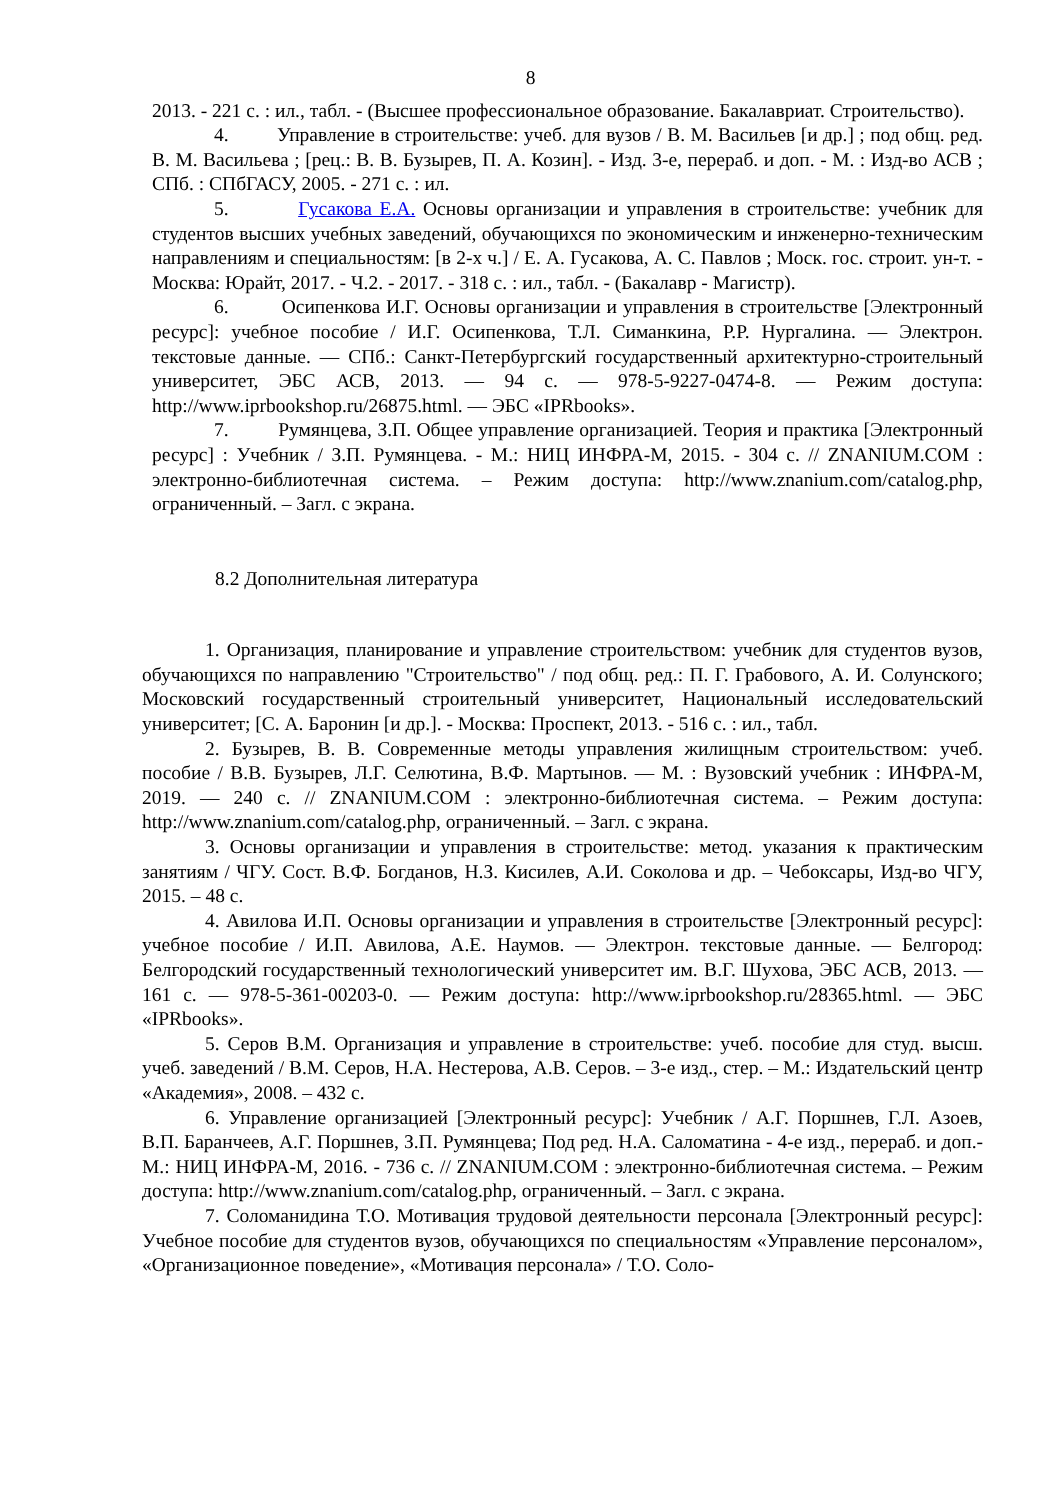8
2013. - 221 с. : ил., табл. - (Высшее профессиональное образование. Бакалавриат. Строительство).
4. Управление в строительстве: учеб. для вузов / В. М. Васильев [и др.] ; под общ. ред. В. М. Васильева ; [рец.: В. В. Бузырев, П. А. Козин]. - Изд. 3-е, перераб. и доп. - М. : Изд-во АСВ ; СПб. : СПбГАСУ, 2005. - 271 с. : ил.
5. Гусакова Е.А. Основы организации и управления в строительстве: учебник для студентов высших учебных заведений, обучающихся по экономическим и инженерно-техническим направлениям и специальностям: [в 2-х ч.] / Е. А. Гусакова, А. С. Павлов ; Моск. гос. строит. ун-т. - Москва: Юрайт, 2017. - Ч.2. - 2017. - 318 с. : ил., табл. - (Бакалавр - Магистр).
6. Осипенкова И.Г. Основы организации и управления в строительстве [Электронный ресурс]: учебное пособие / И.Г. Осипенкова, Т.Л. Симанкина, Р.Р. Нургалина. — Электрон. текстовые данные. — СПб.: Санкт-Петербургский государственный архитектурно-строительный университет, ЭБС АСВ, 2013. — 94 с. — 978-5-9227-0474-8. — Режим доступа: http://www.iprbookshop.ru/26875.html. — ЭБС «IPRbooks».
7. Румянцева, З.П. Общее управление организацией. Теория и практика [Электронный ресурс] : Учебник / З.П. Румянцева. - М.: НИЦ ИНФРА-М, 2015. - 304 с. // ZNANIUM.COM : электронно-библиотечная система. – Режим доступа: http://www.znanium.com/catalog.php, ограниченный. – Загл. с экрана.
8.2 Дополнительная литература
1. Организация, планирование и управление строительством: учебник для студентов вузов, обучающихся по направлению "Строительство" / под общ. ред.: П. Г. Грабового, А. И. Солунского; Московский государственный строительный университет, Национальный исследовательский университет; [С. А. Баронин [и др.]. - Москва: Проспект, 2013. - 516 с. : ил., табл.
2. Бузырев, В. В. Современные методы управления жилищным строительством: учеб. пособие / В.В. Бузырев, Л.Г. Селютина, В.Ф. Мартынов. — М. : Вузовский учебник : ИНФРА-М, 2019. — 240 с. // ZNANIUM.COM : электронно-библиотечная система. – Режим доступа: http://www.znanium.com/catalog.php, ограниченный. – Загл. с экрана.
3. Основы организации и управления в строительстве: метод. указания к практическим занятиям / ЧГУ. Сост. В.Ф. Богданов, Н.З. Кисилев, А.И. Соколова и др. – Чебоксары, Изд-во ЧГУ, 2015. – 48 с.
4. Авилова И.П. Основы организации и управления в строительстве [Электронный ресурс]: учебное пособие / И.П. Авилова, А.Е. Наумов. — Электрон. текстовые данные. — Белгород: Белгородский государственный технологический университет им. В.Г. Шухова, ЭБС АСВ, 2013. — 161 с. — 978-5-361-00203-0. — Режим доступа: http://www.iprbookshop.ru/28365.html. — ЭБС «IPRbooks».
5. Серов В.М. Организация и управление в строительстве: учеб. пособие для студ. высш. учеб. заведений / В.М. Серов, Н.А. Нестерова, А.В. Серов. – 3-е изд., стер. – М.: Издательский центр «Академия», 2008. – 432 с.
6. Управление организацией [Электронный ресурс]: Учебник / А.Г. Поршнев, Г.Л. Азоев, В.П. Баранчеев, А.Г. Поршнев, З.П. Румянцева; Под ред. Н.А. Саломатина - 4-е изд., перераб. и доп.-М.: НИЦ ИНФРА-М, 2016. - 736 с. // ZNANIUM.COM : электронно-библиотечная система. – Режим доступа: http://www.znanium.com/catalog.php, ограниченный. – Загл. с экрана.
7. Соломанидина Т.О. Мотивация трудовой деятельности персонала [Электронный ресурс]: Учебное пособие для студентов вузов, обучающихся по специальностям «Управление персоналом», «Организационное поведение», «Мотивация персонала» / Т.О. Соло-